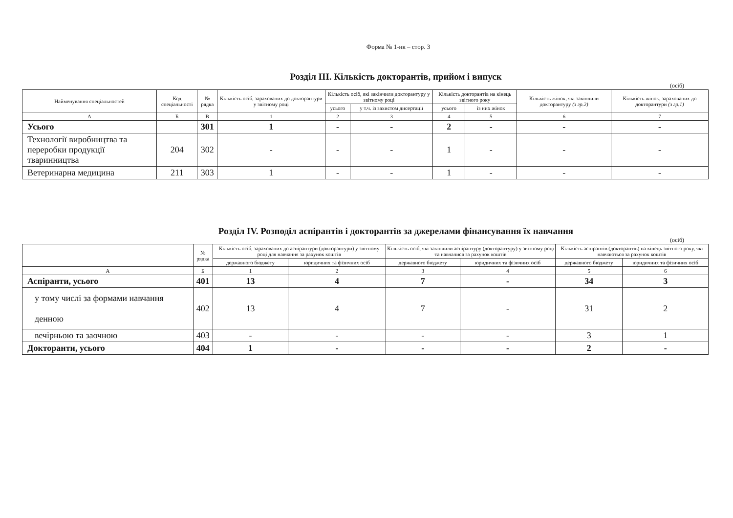Форма № 1-нк – стор. 3
Розділ ІІІ. Кількість докторантів, прийом і випуск
(осіб)
| Найменування спеціальностей | Код спеціальності | № рядка | Кількість осіб, зарахованих до докторантури у звітному році | Кількість осіб, які закінчили докторантуру у звітному році | | Кількість докторантів на кінець звітного року | | Кількість жінок, які закінчили докторантуру (з гр.2) | Кількість жінок, зарахованих до докторантури (з гр.1) |
| --- | --- | --- | --- | --- | --- | --- | --- | --- | --- |
| | | | | усього | у т.ч. із захистом дисертації | усього | із них жінок | | |
| А | Б | В | 1 | 2 | 3 | 4 | 5 | 6 | 7 |
| Усього | | 301 | 1 | - | - | 2 | - | - | - |
| Технології виробництва та переробки продукції тваринництва | 204 | 302 | - | - | - | 1 | - | - | - |
| Ветеринарна медицина | 211 | 303 | 1 | - | - | 1 | - | - | - |
Розділ IV. Розподіл аспірантів і докторантів за джерелами фінансування їх навчання
(осіб)
| | № рядка | Кількість осіб, зарахованих до аспірантури (докторантури) у звітному році для навчання за рахунок коштів | | Кількість осіб, які закінчили аспірантуру (докторантуру) у звітному році та навчалися за рахунок коштів | | Кількість аспірантів (докторантів) на кінець звітного року, які навчаються за рахунок коштів | |
| --- | --- | --- | --- | --- | --- | --- | --- |
| | | державного бюджету | юридичних та фізичних осіб | державного бюджету | юридичних та фізичних осіб | державного бюджету | юридичних та фізичних осіб |
| А | Б | 1 | 2 | 3 | 4 | 5 | 6 |
| Аспіранти, усього | 401 | 13 | 4 | 7 | - | 34 | 3 |
| у тому числі за формами навчання денною | 402 | 13 | 4 | 7 | - | 31 | 2 |
| вечірньою та заочною | 403 | - | - | - | - | 3 | 1 |
| Докторанти, усього | 404 | 1 | - | - | - | 2 | - |